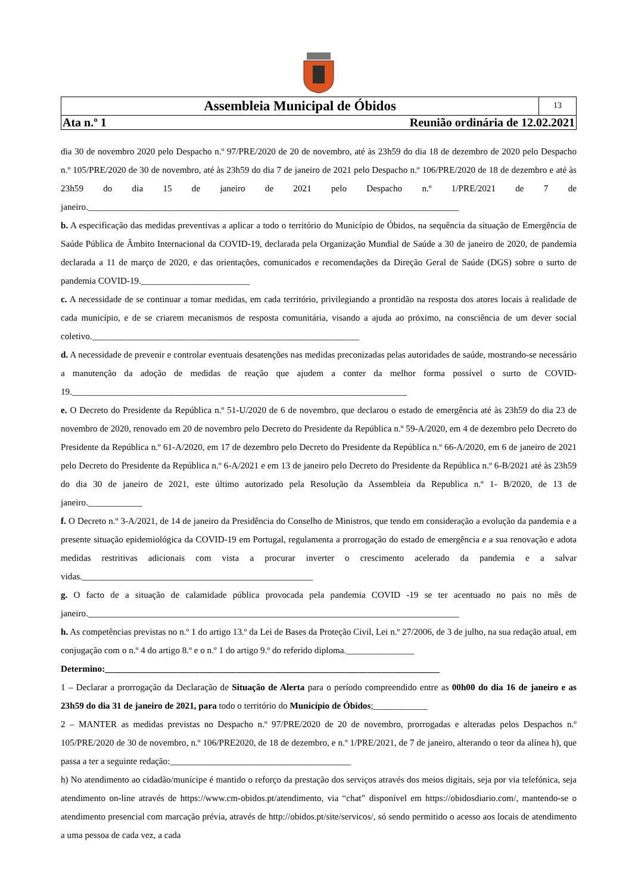Assembleia Municipal de Óbidos
13
Ata n.º 1 Reunião ordinária de 12.02.2021
dia 30 de novembro 2020 pelo Despacho n.º 97/PRE/2020 de 20 de novembro, até às 23h59 do dia 18 de dezembro de 2020 pelo Despacho n.º 105/PRE/2020 de 30 de novembro, até às 23h59 do dia 7 de janeiro de 2021 pelo Despacho n.º 106/PRE/2020 de 18 de dezembro e até às 23h59 do dia 15 de janeiro de 2021 pelo Despacho n.º 1/PRE/2021 de 7 de janeiro.__________________________________________________________________________________
b. A especificação das medidas preventivas a aplicar a todo o território do Município de Óbidos, na sequência da situação de Emergência de Saúde Pública de Âmbito Internacional da COVID-19, declarada pela Organização Mundial de Saúde a 30 de janeiro de 2020, de pandemia declarada a 11 de março de 2020, e das orientações, comunicados e recomendações da Direção Geral de Saúde (DGS) sobre o surto de pandemia COVID-19.________________________
c. A necessidade de se continuar a tomar medidas, em cada território, privilegiando a prontidão na resposta dos atores locais à realidade de cada município, e de se criarem mecanismos de resposta comunitária, visando a ajuda ao próximo, na consciência de um dever social coletivo.___________________________________________________________
d. A necessidade de prevenir e controlar eventuais desatenções nas medidas preconizadas pelas autoridades de saúde, mostrando-se necessário a manutenção da adoção de medidas de reação que ajudem a conter da melhor forma possível o surto de COVID-19.__________________________________________________________________________
e. O Decreto do Presidente da República n.º 51-U/2020 de 6 de novembro, que declarou o estado de emergência até às 23h59 do dia 23 de novembro de 2020, renovado em 20 de novembro pelo Decreto do Presidente da República n.º 59-A/2020, em 4 de dezembro pelo Decreto do Presidente da República n.º 61-A/2020, em 17 de dezembro pelo Decreto do Presidente da República n.º 66-A/2020, em 6 de janeiro de 2021 pelo Decreto do Presidente da República n.º 6-A/2021 e em 13 de janeiro pelo Decreto do Presidente da República n.º 6-B/2021 até às 23h59 do dia 30 de janeiro de 2021, este último autorizado pela Resolução da Assembleia da Republica n.º 1- B/2020, de 13 de janeiro.____________
f. O Decreto n.º 3-A/2021, de 14 de janeiro da Presidência do Conselho de Ministros, que tendo em consideração a evolução da pandemia e a presente situação epidemiológica da COVID-19 em Portugal, regulamenta a prorrogação do estado de emergência e a sua renovação e adota medidas restritivas adicionais com vista a procurar inverter o crescimento acelerado da pandemia e a salvar vidas.___________________________________________________
g. O facto de a situação de calamidade pública provocada pela pandemia COVID -19 se ter acentuado no pais no mês de janeiro.__________________________________________________________________________________
h. As competências previstas no n.º 1 do artigo 13.º da Lei de Bases da Proteção Civil, Lei n.º 27/2006, de 3 de julho, na sua redação atual, em conjugação com o n.º 4 do artigo 8.º e o n.º 1 do artigo 9.º do referido diploma._______________
Determino:__________________________________________________________________________
1 – Declarar a prorrogação da Declaração de Situação de Alerta para o período compreendido entre as 00h00 do dia 16 de janeiro e as 23h59 do dia 31 de janeiro de 2021, para todo o território do Município de Óbidos;____________
2 – MANTER as medidas previstas no Despacho n.º 97/PRE/2020 de 20 de novembro, prorrogadas e alteradas pelos Despachos n.º 105/PRE/2020 de 30 de novembro, n.º 106/PRE2020, de 18 de dezembro, e n.º 1/PRE/2021, de 7 de janeiro, alterando o teor da alínea h), que passa a ter a seguinte redação:________________________________________
h) No atendimento ao cidadão/munícipe é mantido o reforço da prestação dos serviços através dos meios digitais, seja por via telefónica, seja atendimento on-line através de https://www.cm-obidos.pt/atendimento, via “chat” disponível em https://obidosdiario.com/, mantendo-se o atendimento presencial com marcação prévia, através de http://obidos.pt/site/servicos/, só sendo permitido o acesso aos locais de atendimento a uma pessoa de cada vez, a cada